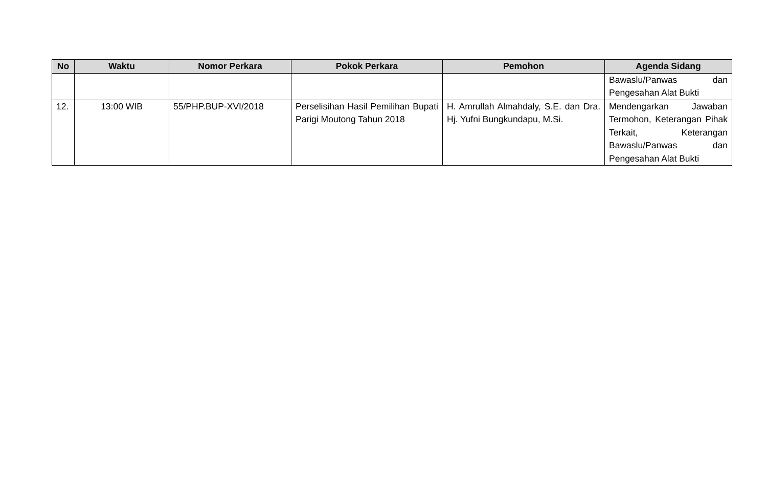| No | Waktu | Nomor Perkara | Pokok Perkara | Pemohon | Agenda Sidang |
| --- | --- | --- | --- | --- | --- |
| | | | | | Bawaslu/Panwas dan Pengesahan Alat Bukti |
| 12. | 13:00 WIB | 55/PHP.BUP-XVI/2018 | Perselisihan Hasil Pemilihan Bupati Parigi Moutong Tahun 2018 | H. Amrullah Almahdaly, S.E. dan Dra. Hj. Yufni Bungkundapu, M.Si. | Mendengarkan Jawaban Termohon, Keterangan Pihak Terkait, Keterangan Bawaslu/Panwas dan Pengesahan Alat Bukti |